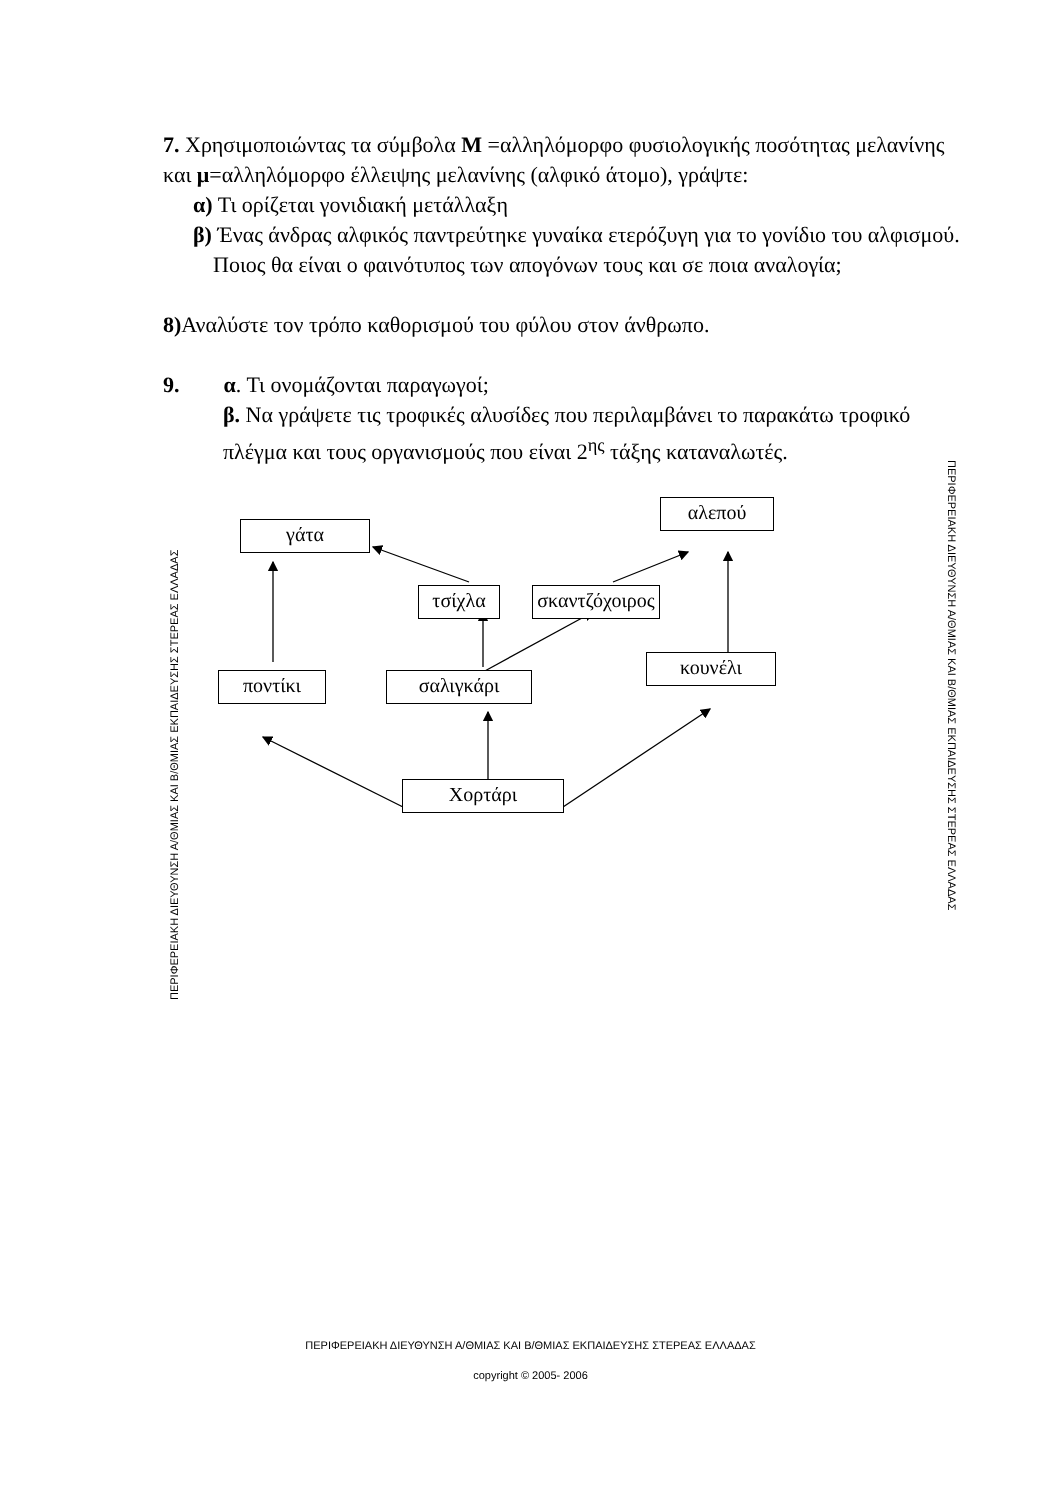7. Χρησιμοποιώντας τα σύμβολα Μ =αλληλόμορφο φυσιολογικής ποσότητας μελανίνης και μ=αλληλόμορφο έλλειψης μελανίνης (αλφικό άτομο), γράψτε:
α) Τι ορίζεται γονιδιακή μετάλλαξη
β) Ένας άνδρας αλφικός παντρεύτηκε γυναίκα ετερόζυγη για το γονίδιο του αλφισμού.
Ποιος θα είναι ο φαινότυπος των απογόνων τους και σε ποια αναλογία;
8) Αναλύστε τον τρόπο καθορισμού του φύλου στον άνθρωπο.
9. α. Τι ονομάζονται παραγωγοί;
β. Να γράψετε τις τροφικές αλυσίδες που περιλαμβάνει το παρακάτω τροφικό πλέγμα και τους οργανισμούς που είναι 2<sup>ης</sup> τάξης καταναλωτές.
γάτα
αλεπού
τσίχλα
σκαντζόχοιρος
κουνέλι
ποντίκι σαλιγκάρι
Χορτάρι
ΠΕΡΙΦΕΡΕΙΑΚΗ ΔΙΕΥΘΥΝΣΗ Α/ΘΜΙΑΣ ΚΑΙ Β/ΘΜΙΑΣ ΕΚΠΑΙΔΕΥΣΗΣ ΣΤΕΡΕΑΣ ΕΛΛΑΔΑΣ
ΠΕΡΙΦΕΡΕΙΑΚΗ ΔΙΕΥΘΥΝΣΗ Α/ΘΜΙΑΣ ΚΑΙ Β/ΘΜΙΑΣ ΕΚΠΑΙΔΕΥΣΗΣ ΣΤΕΡΕΑΣ ΕΛΛΑΔΑΣ
ΠΕΡΙΦΕΡΕΙΑΚΗ ΔΙΕΥΘΥΝΣΗ Α/ΘΜΙΑΣ ΚΑΙ Β/ΘΜΙΑΣ ΕΚΠΑΙΔΕΥΣΗΣ ΣΤΕΡΕΑΣ ΕΛΛΑΔΑΣ
copyright © 2005- 2006